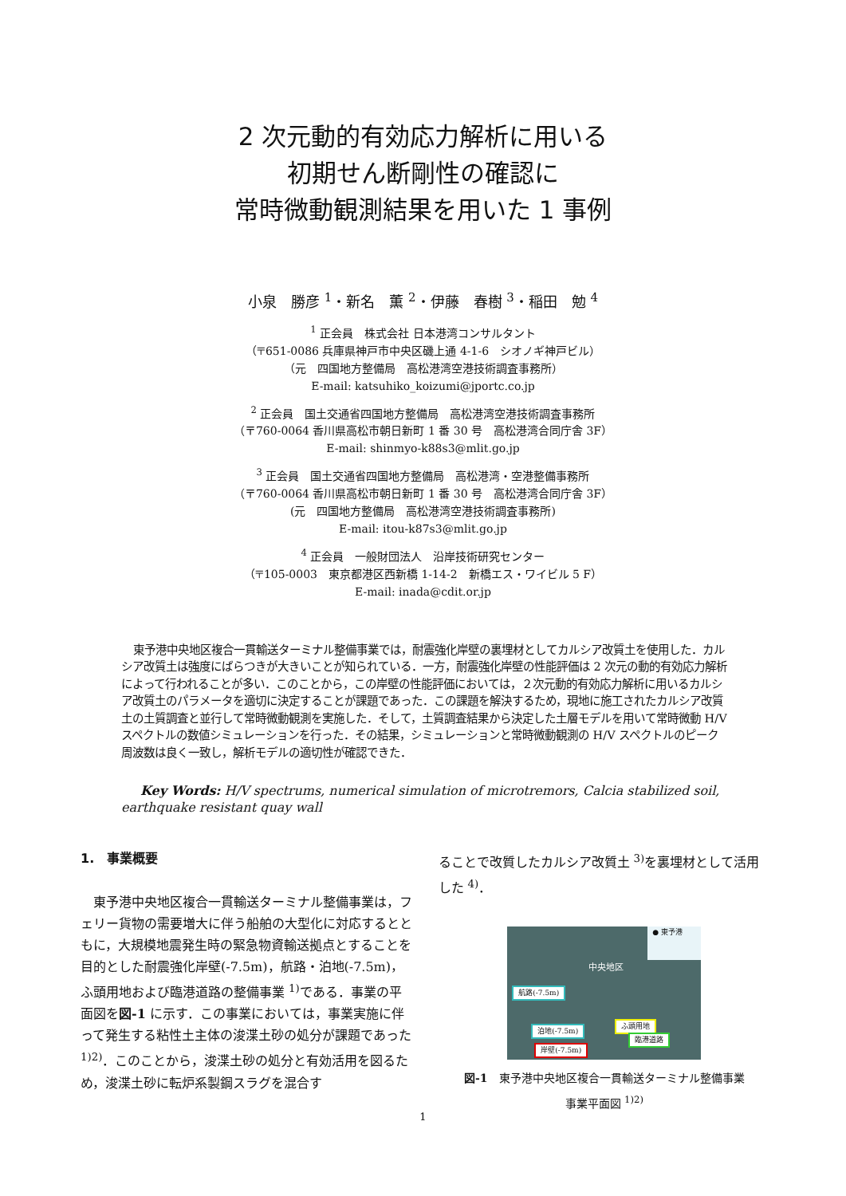2 次元動的有効応力解析に用いる
初期せん断剛性の確認に
常時微動観測結果を用いた 1 事例
小泉　勝彦 <sup>1</sup>・新名　薫 <sup>2</sup>・伊藤　春樹 <sup>3</sup>・稲田　勉 <sup>4</sup>
<sup>1</sup> 正会員　株式会社 日本港湾コンサルタント
（〒651-0086 兵庫県神戸市中央区磯上通 4-1-6　シオノギ神戸ビル）
（元　四国地方整備局　高松港湾空港技術調査事務所）
E-mail: katsuhiko_koizumi@jportc.co.jp
<sup>2</sup> 正会員　国土交通省四国地方整備局　高松港湾空港技術調査事務所
（〒760-0064 香川県高松市朝日新町 1 番 30 号　高松港湾合同庁舎 3F）
E-mail: shinmyo-k88s3@mlit.go.jp
<sup>3</sup> 正会員　国土交通省四国地方整備局　高松港湾・空港整備事務所
（〒760-0064 香川県高松市朝日新町 1 番 30 号　高松港湾合同庁舎 3F）
(元　四国地方整備局　高松港湾空港技術調査事務所)
E-mail: itou-k87s3@mlit.go.jp
<sup>4</sup> 正会員　一般財団法人　沿岸技術研究センター
（〒105-0003　東京都港区西新橋 1-14-2　新橋エス・ワイビル 5 F）
E-mail: inada@cdit.or.jp
東予港中央地区複合一貫輸送ターミナル整備事業では，耐震強化岸壁の裏埋材としてカルシア改質土を使用した．カルシア改質土は強度にばらつきが大きいことが知られている．一方，耐震強化岸壁の性能評価は 2 次元の動的有効応力解析によって行われることが多い．このことから，この岸壁の性能評価においては，２次元動的有効応力解析に用いるカルシア改質土のパラメータを適切に決定することが課題であった．この課題を解決するため，現地に施工されたカルシア改質土の土質調査と並行して常時微動観測を実施した．そして，土質調査結果から決定した土層モデルを用いて常時微動 H/V スペクトルの数値シミュレーションを行った．その結果，シミュレーションと常時微動観測の H/V スペクトルのピーク周波数は良く一致し，解析モデルの適切性が確認できた．
Key Words: H/V spectrums, numerical simulation of microtremors, Calcia stabilized soil, earthquake resistant quay wall
1.　事業概要
東予港中央地区複合一貫輸送ターミナル整備事業は，フェリー貨物の需要増大に伴う船舶の大型化に対応するとともに，大規模地震発生時の緊急物資輸送拠点とすることを目的とした耐震強化岸壁(-7.5m)，航路・泊地(-7.5m)，ふ頭用地および臨港道路の整備事業 <sup>1)</sup>である．事業の平面図を図-1 に示す．この事業においては，事業実施に伴って発生する粘性土主体の浚渫土砂の処分が課題であった <sup>1)2)</sup>．このことから，浚渫土砂の処分と有効活用を図るため，浚渫土砂に転炉系製鋼スラグを混合す
ることで改質したカルシア改質土 <sup>3)</sup>を裏埋材として活用した <sup>4)</sup>．
● 東予港
中央地区
航路(-7.5m)
泊地(-7.5m)
ふ頭用地
臨港道路
岸壁(-7.5m)
図-1　東予港中央地区複合一貫輸送ターミナル整備事業
事業平面図 <sup>1)2)</sup>
1